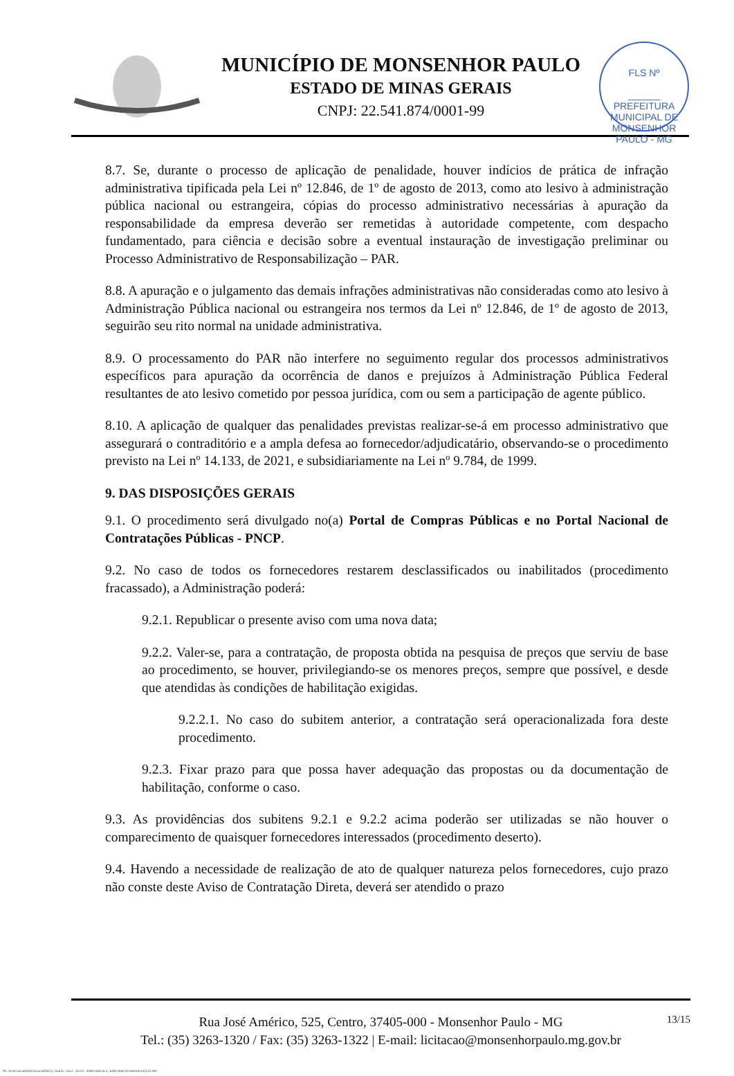MUNICÍPIO DE MONSENHOR PAULO
ESTADO DE MINAS GERAIS
CNPJ: 22.541.874/0001-99
FLS Nº
______
PREFEITURA MUNICIPAL DE MONSENHOR PAULO - MG
8.7. Se, durante o processo de aplicação de penalidade, houver indícios de prática de infração administrativa tipificada pela Lei nº 12.846, de 1º de agosto de 2013, como ato lesivo à administração pública nacional ou estrangeira, cópias do processo administrativo necessárias à apuração da responsabilidade da empresa deverão ser remetidas à autoridade competente, com despacho fundamentado, para ciência e decisão sobre a eventual instauração de investigação preliminar ou Processo Administrativo de Responsabilização – PAR.
8.8. A apuração e o julgamento das demais infrações administrativas não consideradas como ato lesivo à Administração Pública nacional ou estrangeira nos termos da Lei nº 12.846, de 1º de agosto de 2013, seguirão seu rito normal na unidade administrativa.
8.9. O processamento do PAR não interfere no seguimento regular dos processos administrativos específicos para apuração da ocorrência de danos e prejuízos à Administração Pública Federal resultantes de ato lesivo cometido por pessoa jurídica, com ou sem a participação de agente público.
8.10. A aplicação de qualquer das penalidades previstas realizar-se-á em processo administrativo que assegurará o contraditório e a ampla defesa ao fornecedor/adjudicatário, observando-se o procedimento previsto na Lei nº 14.133, de 2021, e subsidiariamente na Lei nº 9.784, de 1999.
9. DAS DISPOSIÇÕES GERAIS
9.1. O procedimento será divulgado no(a) Portal de Compras Públicas e no Portal Nacional de Contratações Públicas - PNCP.
9.2. No caso de todos os fornecedores restarem desclassificados ou inabilitados (procedimento fracassado), a Administração poderá:
9.2.1. Republicar o presente aviso com uma nova data;
9.2.2. Valer-se, para a contratação, de proposta obtida na pesquisa de preços que serviu de base ao procedimento, se houver, privilegiando-se os menores preços, sempre que possível, e desde que atendidas às condições de habilitação exigidas.
9.2.2.1. No caso do subitem anterior, a contratação será operacionalizada fora deste procedimento.
9.2.3. Fixar prazo para que possa haver adequação das propostas ou da documentação de habilitação, conforme o caso.
9.3. As providências dos subitens 9.2.1 e 9.2.2 acima poderão ser utilizadas se não houver o comparecimento de quaisquer fornecedores interessados (procedimento deserto).
9.4. Havendo a necessidade de realização de ato de qualquer natureza pelos fornecedores, cujo prazo não conste deste Aviso de Contratação Direta, deverá ser atendido o prazo
13/15 Rua José Américo, 525, Centro, 37405-000 - Monsenhor Paulo - MG
Tel.: (35) 3263-1320 / Fax: (35) 3263-1322 | E-mail: licitacao@monsenhorpaulo.mg.gov.br
780 - AVISO DE DISPENSA ELETRÔNICA - GERAL - NLLC - ATIVO - APROVADO DLA - BASE PARA AS DEMAIS EXCETO SRP